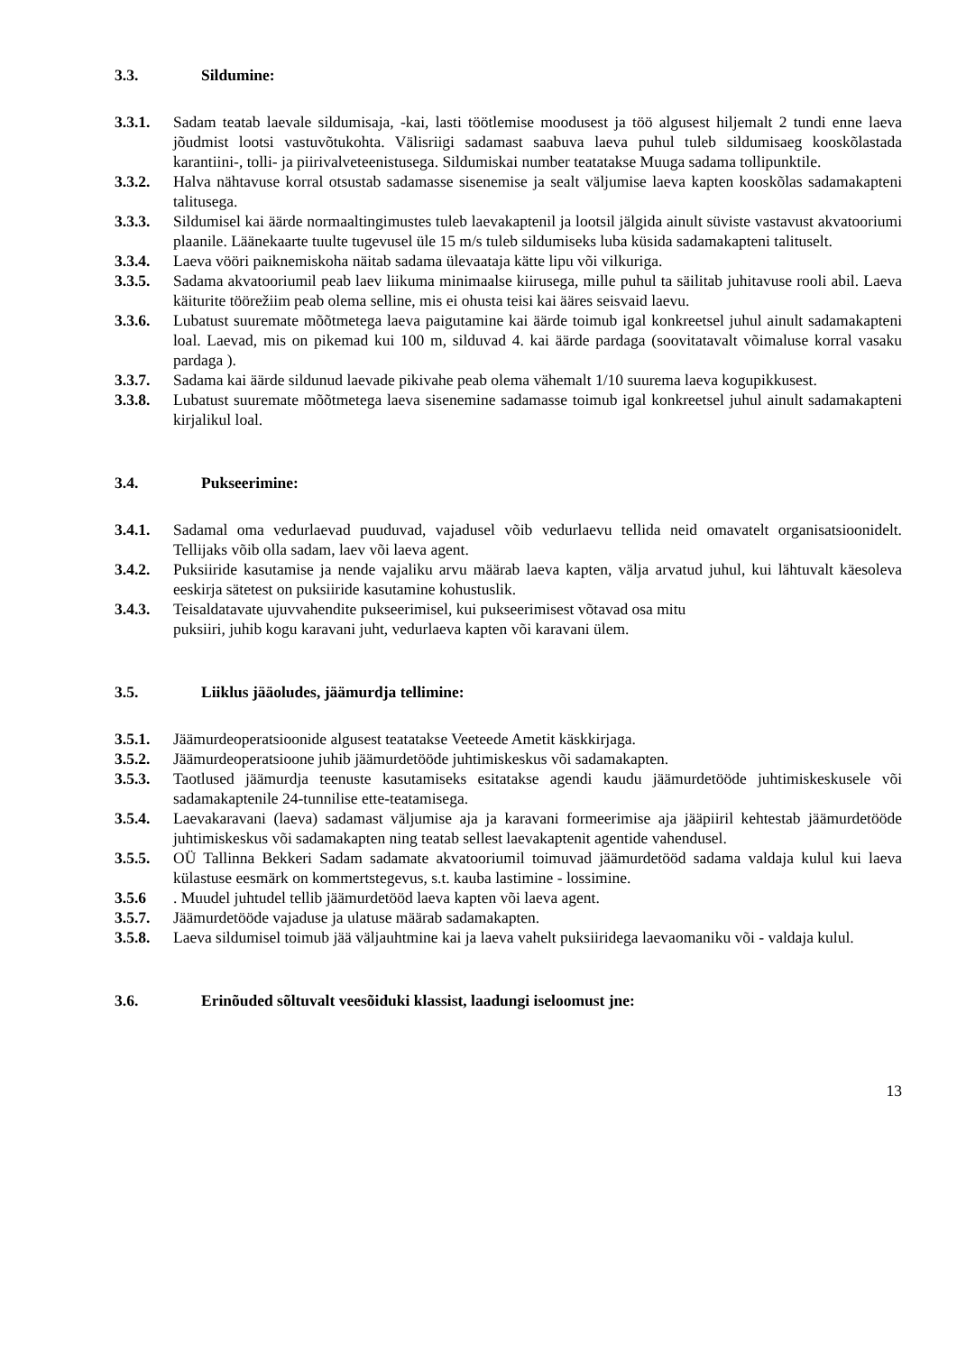3.3. Sildumine:
3.3.1. Sadam teatab laevale sildumisaja, -kai, lasti töötlemise moodusest ja töö algusest hiljemalt 2 tundi enne laeva jõudmist lootsi vastuvõtukohta. Välisriigi sadamast saabuva laeva puhul tuleb sildumisaeg kooskõlastada karantiini-, tolli- ja piirivalveteenistusega. Sildumiskai number teatatakse Muuga sadama tollipunktile.
3.3.2. Halva nähtavuse korral otsustab sadamasse sisenemise ja sealt väljumise laeva kapten kooskõlas sadamakapteni talitusega.
3.3.3. Sildumisel kai äärde normaaltingimustes tuleb laevakaptenil ja lootsil jälgida ainult süviste vastavust akvatooriumi plaanile. Läänekaarte tuulte tugevusel üle 15 m/s tuleb sildumiseks luba küsida sadamakapteni talituselt.
3.3.4. Laeva vööri paiknemiskoha näitab sadama ülevaataja kätte lipu või vilkuriga.
3.3.5. Sadama akvatooriumil peab laev liikuma minimaalse kiirusega, mille puhul ta säilitab juhitavuse rooli abil. Laeva käiturite töörežiim peab olema selline, mis ei ohusta teisi kai ääres seisvaid laevu.
3.3.6. Lubatust suuremate mõõtmetega laeva paigutamine kai äärde toimub igal konkreetsel juhul ainult sadamakapteni loal. Laevad, mis on pikemad kui 100 m, silduvad 4. kai äärde pardaga (soovitatavalt võimaluse korral vasaku pardaga ).
3.3.7. Sadama kai äärde sildunud laevade pikivahe peab olema vähemalt 1/10 suurema laeva kogupikkusest.
3.3.8. Lubatust suuremate mõõtmetega laeva sisenemine sadamasse toimub igal konkreetsel juhul ainult sadamakapteni kirjalikul loal.
3.4. Pukseerimine:
3.4.1. Sadamal oma vedurlaevad puuduvad, vajadusel võib vedurlaevu tellida neid omavatelt organisatsioonidelt. Tellijaks võib olla sadam, laev või laeva agent.
3.4.2. Puksiiride kasutamise ja nende vajaliku arvu määrab laeva kapten, välja arvatud juhul, kui lähtuvalt käesoleva eeskirja sätetest on puksiiride kasutamine kohustuslik.
3.4.3. Teisaldatavate ujuvvahendite pukseerimisel, kui pukseerimisest võtavad osa mitu
puksiiri, juhib kogu karavani juht, vedurlaeva kapten või karavani ülem.
3.5. Liiklus jääoludes, jäämurdja tellimine:
3.5.1. Jäämurdeoperatsioonide algusest teatatakse Veeteede Ametit käskkirjaga.
3.5.2. Jäämurdeoperatsioone juhib jäämurdetööde juhtimiskeskus või sadamakapten.
3.5.3. Taotlused jäämurdja teenuste kasutamiseks esitatakse agendi kaudu jäämurdetööde juhtimiskeskusele või sadamakaptenile 24-tunnilise ette-teatamisega.
3.5.4. Laevakaravani (laeva) sadamast väljumise aja ja karavani formeerimise aja jääpiiril kehtestab jäämurdetööde juhtimiskeskus või sadamakapten ning teatab sellest laevakaptenit agentide vahendusel.
3.5.5. OÜ Tallinna Bekkeri Sadam sadamate akvatooriumil toimuvad jäämurdetööd sadama valdaja kulul kui laeva külastuse eesmärk on kommertstegevus, s.t. kauba lastimine - lossimine.
3.5.6 . Muudel juhtudel tellib jäämurdetööd laeva kapten või laeva agent.
3.5.7. Jäämurdetööde vajaduse ja ulatuse määrab sadamakapten.
3.5.8. Laeva sildumisel toimub jää väljauhtmine kai ja laeva vahelt puksiiridega laevaomaniku või - valdaja kulul.
3.6. Erinõuded sõltuvalt veesõiduki klassist, laadungi iseloomust jne:
13